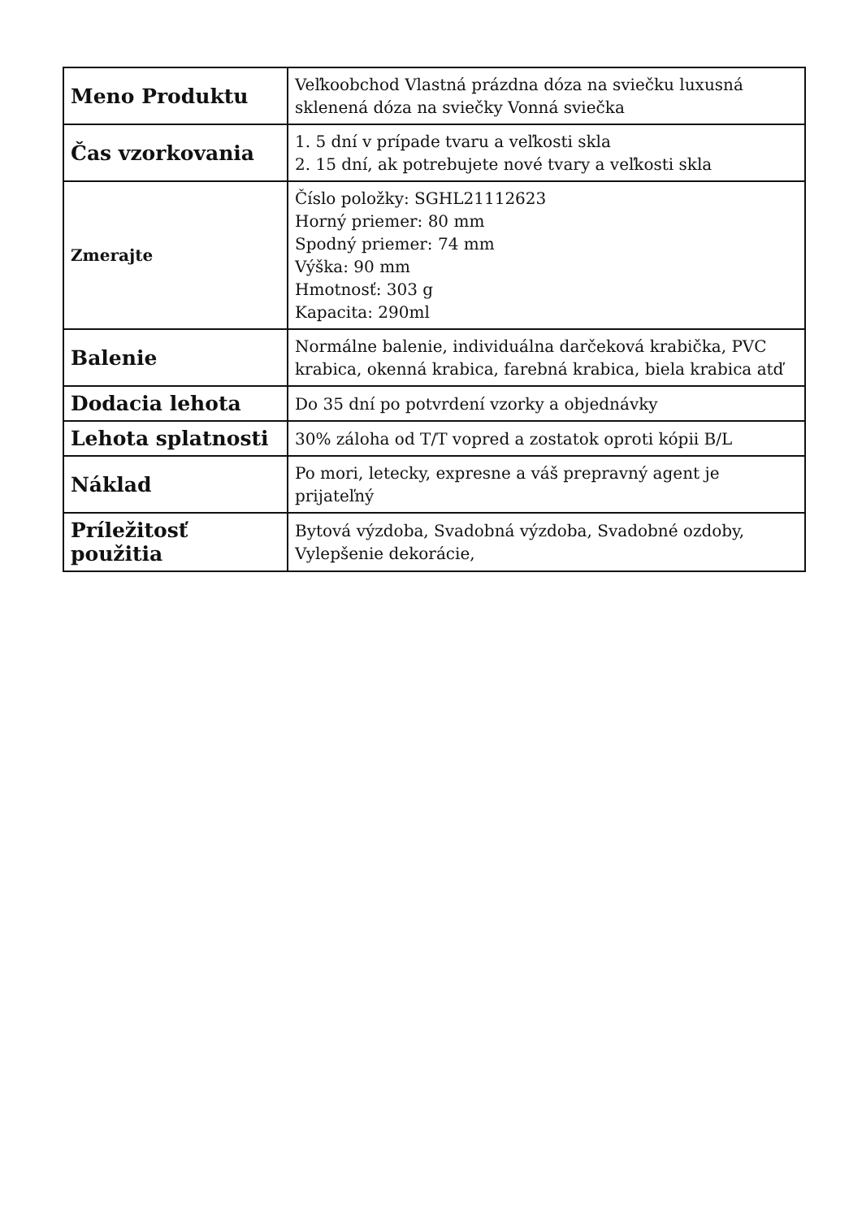| Meno Produktu | Veľkoobchod Vlastná prázdna dóza na sviečku luxusná sklenená dóza na sviečky Vonná sviečka |
| Čas vzorkovania | 1. 5 dní v prípade tvaru a veľkosti skla 2. 15 dní, ak potrebujete nové tvary a veľkosti skla |
| Zmerajte | Číslo položky: SGHL21112623 Horný priemer: 80 mm Spodný priemer: 74 mm Výška: 90 mm Hmotnosť: 303 g Kapacita: 290ml |
| Balenie | Normálne balenie, individuálna darčeková krabička, PVC krabica, okenná krabica, farebná krabica, biela krabica atď |
| Dodacia lehota | Do 35 dní po potvrdení vzorky a objednávky |
| Lehota splatnosti | 30% záloha od T/T vopred a zostatok oproti kópii B/L |
| Náklad | Po mori, letecky, expresne a váš prepravný agent je prijateľný |
| Príležitosť použitia | Bytová výzdoba, Svadobná výzdoba, Svadobné ozdoby, Vylepšenie dekorácie, |